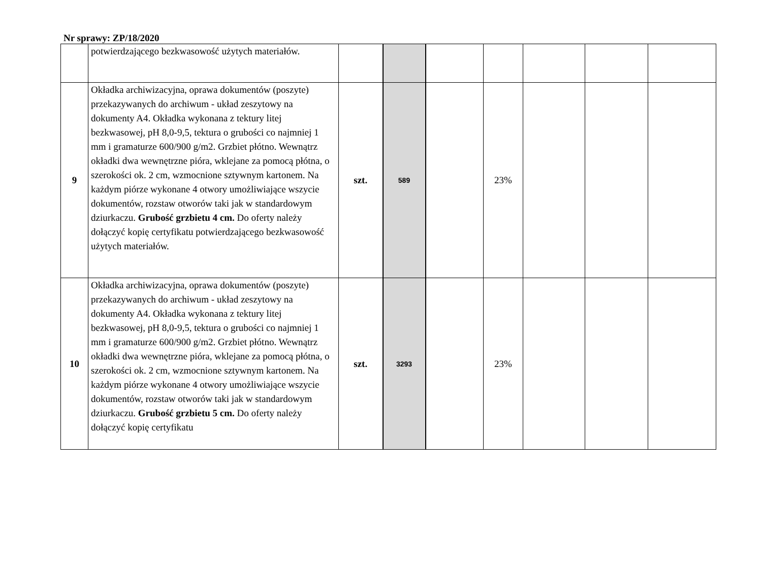Nr sprawy: ZP/18/2020
| | potwierdzającego bezkwasowość użytych materiałów. | | | | | | | |
| 9 | Okładka archiwizacyjna, oprawa dokumentów (poszyte) przekazywanych do archiwum - układ zeszytowy na dokumenty A4. Okładka wykonana z tektury litej bezkwasowej, pH 8,0-9,5, tektura o grubości co najmniej 1 mm i gramaturze 600/900 g/m2. Grzbiet płótno. Wewnątrz okładki dwa wewnętrzne pióra, wklejane za pomocą płótna, o szerokości ok. 2 cm, wzmocnione sztywnym kartonem. Na każdym piórze wykonane 4 otwory umożliwiające wszycie dokumentów, rozstaw otworów taki jak w standardowym dziurkaczu. Grubość grzbietu 4 cm. Do oferty należy dołączyć kopię certyfikatu potwierdzającego bezkwasowość użytych materiałów. | szt. | 589 | | 23% | | | |
| 10 | Okładka archiwizacyjna, oprawa dokumentów (poszyte) przekazywanych do archiwum - układ zeszytowy na dokumenty A4. Okładka wykonana z tektury litej bezkwasowej, pH 8,0-9,5, tektura o grubości co najmniej 1 mm i gramaturze 600/900 g/m2. Grzbiet płótno. Wewnątrz okładki dwa wewnętrzne pióra, wklejane za pomocą płótna, o szerokości ok. 2 cm, wzmocnione sztywnym kartonem. Na każdym piórze wykonane 4 otwory umożliwiające wszycie dokumentów, rozstaw otworów taki jak w standardowym dziurkaczu. Grubość grzbietu 5 cm. Do oferty należy dołączyć kopię certyfikatu | szt. | 3293 | | 23% | | | |